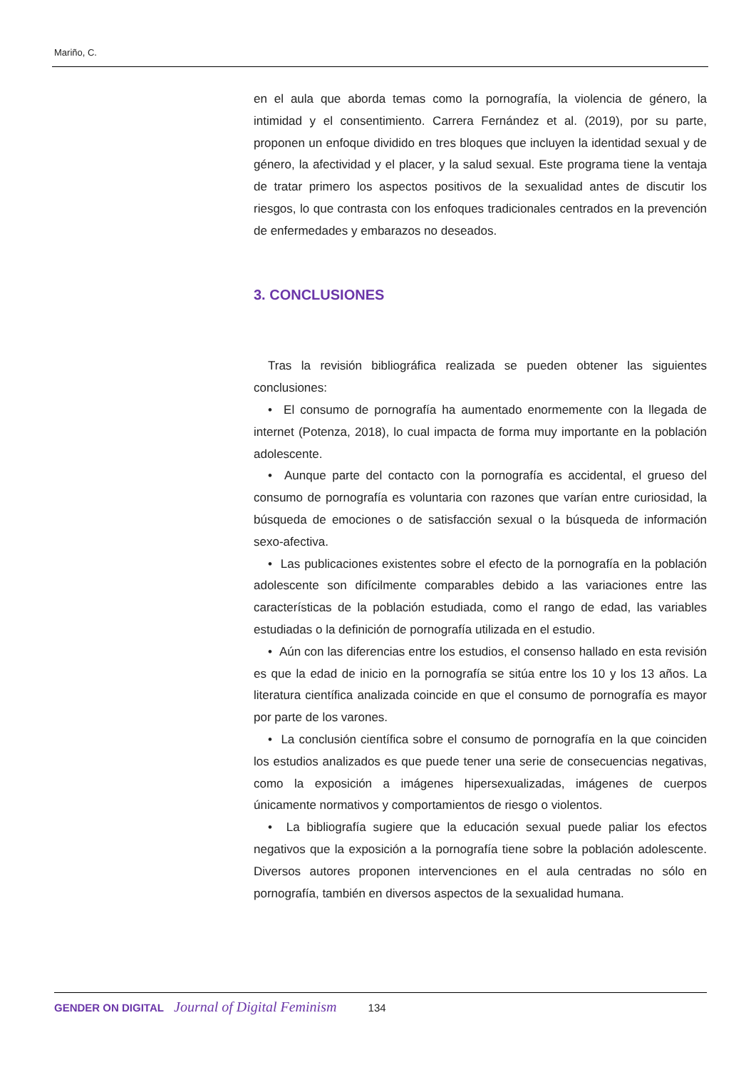Mariño, C.
en el aula que aborda temas como la pornografía, la violencia de género, la intimidad y el consentimiento. Carrera Fernández et al. (2019), por su parte, proponen un enfoque dividido en tres bloques que incluyen la identidad sexual y de género, la afectividad y el placer, y la salud sexual. Este programa tiene la ventaja de tratar primero los aspectos positivos de la sexualidad antes de discutir los riesgos, lo que contrasta con los enfoques tradicionales centrados en la prevención de enfermedades y embarazos no deseados.
3. CONCLUSIONES
Tras la revisión bibliográfica realizada se pueden obtener las siguientes conclusiones:
• El consumo de pornografía ha aumentado enormemente con la llegada de internet (Potenza, 2018), lo cual impacta de forma muy importante en la población adolescente.
• Aunque parte del contacto con la pornografía es accidental, el grueso del consumo de pornografía es voluntaria con razones que varían entre curiosidad, la búsqueda de emociones o de satisfacción sexual o la búsqueda de información sexo-afectiva.
• Las publicaciones existentes sobre el efecto de la pornografía en la población adolescente son difícilmente comparables debido a las variaciones entre las características de la población estudiada, como el rango de edad, las variables estudiadas o la definición de pornografía utilizada en el estudio.
• Aún con las diferencias entre los estudios, el consenso hallado en esta revisión es que la edad de inicio en la pornografía se sitúa entre los 10 y los 13 años. La literatura científica analizada coincide en que el consumo de pornografía es mayor por parte de los varones.
• La conclusión científica sobre el consumo de pornografía en la que coinciden los estudios analizados es que puede tener una serie de consecuencias negativas, como la exposición a imágenes hipersexualizadas, imágenes de cuerpos únicamente normativos y comportamientos de riesgo o violentos.
• La bibliografía sugiere que la educación sexual puede paliar los efectos negativos que la exposición a la pornografía tiene sobre la población adolescente. Diversos autores proponen intervenciones en el aula centradas no sólo en pornografía, también en diversos aspectos de la sexualidad humana.
GENDER ON DIGITAL Journal of Digital Feminism 134